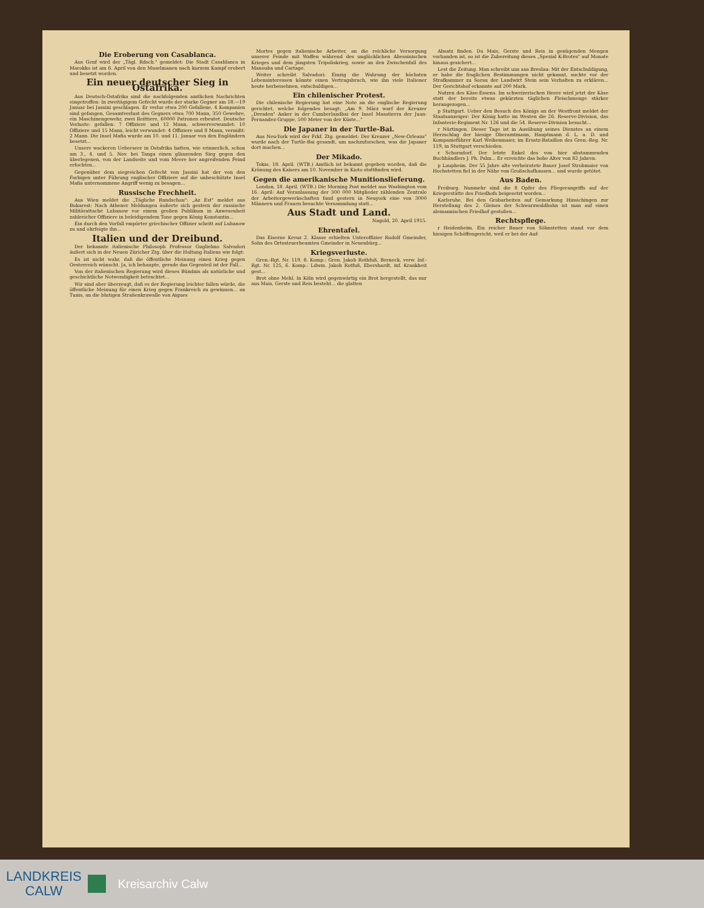Die Eroberung von Casablanca.
Aus Genf wird der „Tägl. Rdsch." gemeldet: Die Stadt Casablanca in Marokko ist am 6. April von den Muselmanen nach kurzem Kampf erobert und besetzt worden.
Ein neuer deutscher Sieg in Ostafrika.
Aus Deutsch-Ostafrika sind die nachfolgenden amtlichen Nachrichten eingetroffen: In zweitägigem Gefecht wurde der starke Gegner am 18.—19 Januar bei Jassini geschlagen. Er verlor etwa 200 Gefallene, 4 Kompanien sind gefangen, Gesamtverlust des Gegners etwa 700 Mann, 350 Gewehre, ein Maschinengewehr, zwei Reittiere, 60000 Patronen erbeutet. Deutsche Verluste: gefallen: 7 Offiziere und 12 Mann, schwerverwundet: 10 Offiziere und 15 Mann, leicht verwundet: 4 Offiziere und 8 Mann, vermißt: 2 Mann. Die Insel Mafia wurde am 10. und 11. Januar von den Engländern besetzt...
Unsere wackeren Ueberseer in Ostafrika hatten, wie erinnerlich, schon am 3., 4. und 5. Nov. bei Tanga einen glänzenden Sieg gegen den überlegenen, von der Landseite und vom Meere her angreifenden Feind erfochten...
Gegenüber dem siegreichen Gefecht von Jassini hat der von den Farbigen unter Führung englischer Offiziere auf die unbeschützte Insel Mafia unternommene Angriff wenig zu besagen...
Russische Frechheit.
Aus Wien meldet die „Tägliche Rundschau": „Az Est" meldet aus Bukarest: Nach Athener Meldungen äußerte sich gestern der russische Militärattaché Lubanow vor einem großen Publikum in Anwesenheit zahlreicher Offiziere in beleidigendem Tone gegen König Konstantin...
Ein durch den Vorfall empörter griechischer Offizier schritt auf Lubanow zu und ohrfeigte ihn...
Italien und der Dreibund.
Der bekannte italienische Philosoph Professor Guglielmo Salvadori äußert sich in der Neuen Züricher Ztg. über die Haltung Italiens wie folgt:
Es ist nicht wahr, daß die öffentliche Meinung einen Krieg gegen Oesterreich wünscht. Ja, ich behaupte, gerade das Gegenteil ist der Fall...
Von der italienischen Regierung wird dieses Bündnis als natürliche und geschichtliche Notwendigkeit betrachtet...
Wir sind aber überzeugt, daß es der Regierung leichter fallen würde, die öffentliche Meinung für einen Krieg gegen Frankreich zu gewinnen... an Tunis, an die blutigen Straßenkrawalle von Aigues
Mortes gegen italienische Arbeiter, an die reichliche Versorgung unserer Feinde mit Waffen während des unglücklichen Abessinischen Krieges und dem jüngsten Tripoliskrieg, sowie an den Zwischenfall des Manouba und Cartage.
Weiter schreibt Salvadori: Einzig die Wahrung der höchsten Lebensinteressen könnte einen Vertragsbruch, wie ihn viele Italiener heute herbeisehnen, entschuldigen...
Ein chilenischer Protest.
Die chilenische Regierung hat eine Note an die englische Regierung gerichtet, welche folgendes besagt: „Am 9. März warf der Kreuzer „Dresden" Anker in der Cumberlandbai der Insel Masatierra der Juan-Fernandez-Gruppe, 500 Meter von der Küste..."
Die Japaner in der Turtle-Bai.
Aus Neu-York wird der Frkf. Ztg. gemeldet: Der Kreuzer „New-Orleans" wurde nach der Turtle-Bai gesandt, um nachzuforschen, was die Japaner dort machen...
Der Mikado.
Tokio, 18. April. (WTB.) Amtlich ist bekannt gegeben worden, daß die Krönung des Kaisers am 10. November in Kioto stattfinden wird.
Gegen die amerikanische Munitionslieferung.
London, 18. April. (WTB.) Die Morning Post meldet aus Washington vom 16. April: Auf Veranlassung der 300 000 Mitglieder zählenden Zentrale der Arbeitergewerkschaften fand gestern in Neuyork eine von 3000 Männern und Frauen besuchte Versammlung statt...
Aus Stadt und Land.
Nagold, 20. April 1915.
Ehrentafel.
Das Eiserne Kreuz 2. Klasse erhielten Unteroffizier Rudolf Gmeinder, Sohn des Ortssteuerbeamten Gmeinder in Neuenbürg...
Kriegsverluste.
Gren.-Rgt. Nr. 119, 8. Komp.: Gren. Jakob Rothfuß, Berneck, verw. Inf.-Rgt. Nr. 125, 6. Komp.: Ldwm. Jakob Rotfuß, Ebershardt, inf. Krankheit gest...
Brot ohne Mehl. In Köln wird gegenwärtig ein Brot hergestellt, das nur aus Mais, Gerste und Reis besteht... die glatten
Absatz finden. Da Mais, Gerste und Reis in genügenden Mengen vorhanden ist, so ist die Zubereitung dieses „Spezial K-Brotes" auf Monate hinaus gesichert...
Lest die Zeitung. Man schreibt uns aus Breslau: Mit der Entschuldigung, er habe die fraglichen Bestimmungen nicht gekannt, suchte vor der Strafkammer zu Sorau der Landwirt Stein sein Verhalten zu erklären... Der Gerichtshof erkannte auf 200 Mark.
Nutzen des Käse-Essens. Im schweizerischen Heere wird jetzt der Käse statt der bereits etwas gekürzten täglichen Fleischmenge stärker herangezogen...
p Stuttgart. Ueber den Besuch des Königs an der Westfront meldet der Staatsanzeiger: Der König hatte im Westen die 26. Reserve-Division, das Infanterie-Regiment Nr. 126 und die 54. Reserve-Division besucht...
r Nürtingen. Dieser Tage ist in Ausübung seines Dienstes an einem Herzschlag der hiesige Oberamtmann, Hauptmann d. L. a. D. und Kompanieführer Karl Weihenmaier, im Ersatz-Bataillon des Gren.-Reg. Nr. 119, in Stuttgart verschieden.
r Schorndorf. Der letzte Enkel des von hier abstammenden Buchhändlers J. Ph. Palm... Er erreichte das hohe Alter von 82 Jahren.
p Laupheim. Der 55 Jahre alte verheiratete Bauer Josef Strobmaier von Hochstetten fiel in der Nähe von Großschafhausen... und wurde getötet.
Aus Baden.
Freiburg. Nunmehr sind die 8 Opfer des Fliegerangriffs auf der Kriegerstätte des Friedhofs beigesetzt worden...
Karlsruhe. Bei den Grabarbeiten auf Gemarkung Hinsichingen zur Herstellung des 2. Gleises der Schwarzwaldbahn ist man auf einen alemannischen Friedhof gestoßen...
Rechtspflege.
r Heidenheim. Ein reicher Bauer von Söhnstetten stand vor dem hiesigen Schöffengericht, weil er bei der Auf-
LANDKREIS
CALW
Kreisarchiv Calw